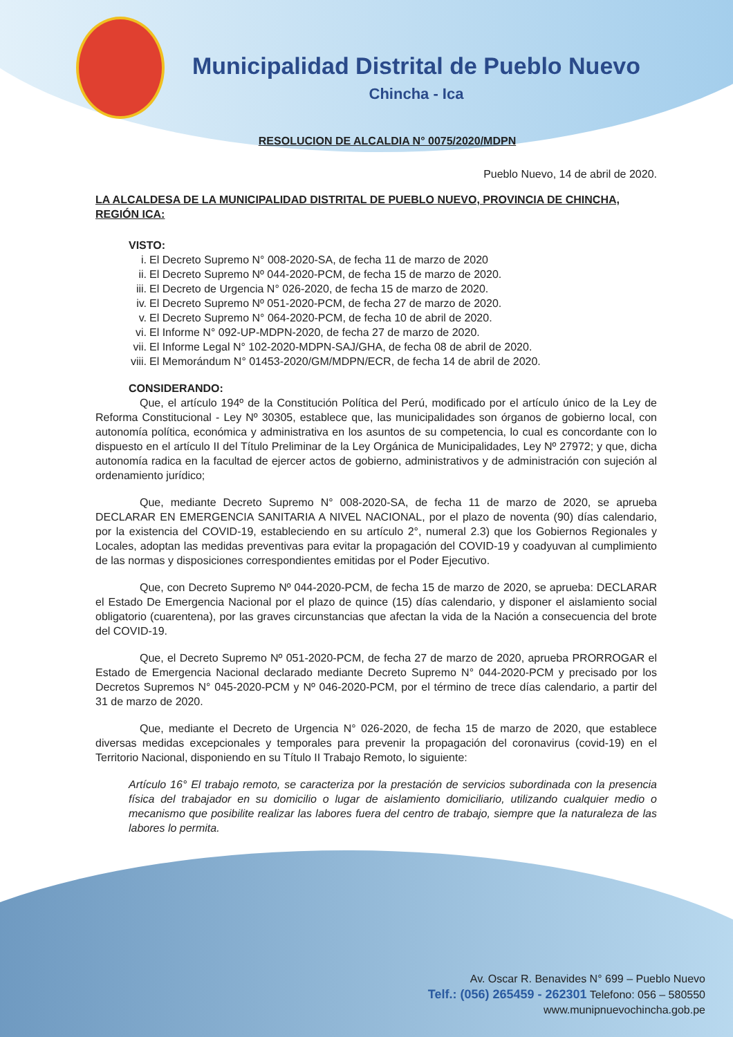Municipalidad Distrital de Pueblo Nuevo
Chincha - Ica
RESOLUCION DE ALCALDIA N° 0075/2020/MDPN
Pueblo Nuevo, 14 de abril de 2020.
LA ALCALDESA DE LA MUNICIPALIDAD DISTRITAL DE PUEBLO NUEVO, PROVINCIA DE CHINCHA, REGIÓN ICA:
VISTO:
i. El Decreto Supremo N° 008-2020-SA, de fecha 11 de marzo de 2020
ii. El Decreto Supremo Nº 044-2020-PCM, de fecha 15 de marzo de 2020.
iii. El Decreto de Urgencia N° 026-2020, de fecha 15 de marzo de 2020.
iv. El Decreto Supremo Nº 051-2020-PCM, de fecha 27 de marzo de 2020.
v. El Decreto Supremo N° 064-2020-PCM, de fecha 10 de abril de 2020.
vi. El Informe N° 092-UP-MDPN-2020, de fecha 27 de marzo de 2020.
vii. El Informe Legal N° 102-2020-MDPN-SAJ/GHA, de fecha 08 de abril de 2020.
viii. El Memorándum N° 01453-2020/GM/MDPN/ECR, de fecha 14 de abril de 2020.
CONSIDERANDO:
Que, el artículo 194º de la Constitución Política del Perú, modificado por el artículo único de la Ley de Reforma Constitucional - Ley Nº 30305, establece que, las municipalidades son órganos de gobierno local, con autonomía política, económica y administrativa en los asuntos de su competencia, lo cual es concordante con lo dispuesto en el artículo II del Título Preliminar de la Ley Orgánica de Municipalidades, Ley Nº 27972; y que, dicha autonomía radica en la facultad de ejercer actos de gobierno, administrativos y de administración con sujeción al ordenamiento jurídico;
Que, mediante Decreto Supremo N° 008-2020-SA, de fecha 11 de marzo de 2020, se aprueba DECLARAR EN EMERGENCIA SANITARIA A NIVEL NACIONAL, por el plazo de noventa (90) días calendario, por la existencia del COVID-19, estableciendo en su artículo 2°, numeral 2.3) que los Gobiernos Regionales y Locales, adoptan las medidas preventivas para evitar la propagación del COVID-19 y coadyuvan al cumplimiento de las normas y disposiciones correspondientes emitidas por el Poder Ejecutivo.
Que, con Decreto Supremo Nº 044-2020-PCM, de fecha 15 de marzo de 2020, se aprueba: DECLARAR el Estado De Emergencia Nacional por el plazo de quince (15) días calendario, y disponer el aislamiento social obligatorio (cuarentena), por las graves circunstancias que afectan la vida de la Nación a consecuencia del brote del COVID-19.
Que, el Decreto Supremo Nº 051-2020-PCM, de fecha 27 de marzo de 2020, aprueba PRORROGAR el Estado de Emergencia Nacional declarado mediante Decreto Supremo N° 044-2020-PCM y precisado por los Decretos Supremos N° 045-2020-PCM y Nº 046-2020-PCM, por el término de trece días calendario, a partir del 31 de marzo de 2020.
Que, mediante el Decreto de Urgencia N° 026-2020, de fecha 15 de marzo de 2020, que establece diversas medidas excepcionales y temporales para prevenir la propagación del coronavirus (covid-19) en el Territorio Nacional, disponiendo en su Título II Trabajo Remoto, lo siguiente:
Artículo 16° El trabajo remoto, se caracteriza por la prestación de servicios subordinada con la presencia física del trabajador en su domicilio o lugar de aislamiento domiciliario, utilizando cualquier medio o mecanismo que posibilite realizar las labores fuera del centro de trabajo, siempre que la naturaleza de las labores lo permita.
Av. Oscar R. Benavides N° 699 – Pueblo Nuevo
Telf.: (056) 265459 - 262301 Telefono: 056 – 580550
www.munipnuevochincha.gob.pe